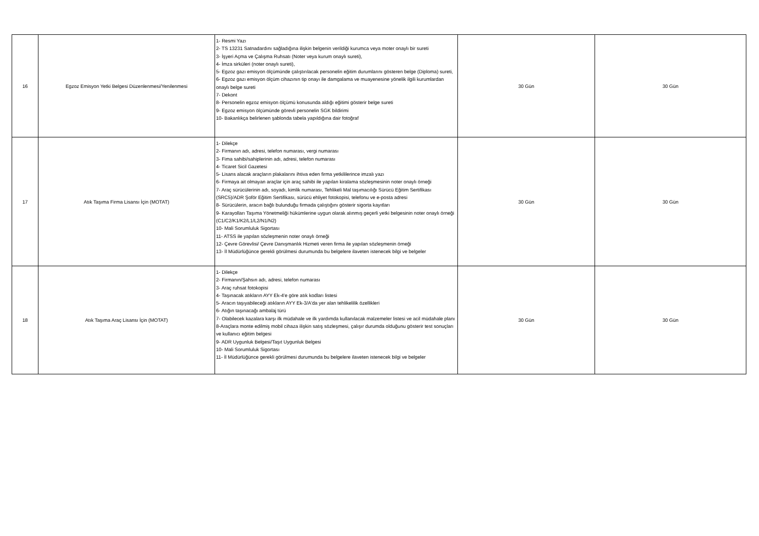| 16 | Egzoz Emisyon Yetki Belgesi Düzenlenmesi/Yenilenmesi | 1- Resmi Yazı 2- TS 13231 Satnadardını sağladığına ilişkin belgenin verildiği kurumca veya moter onaylı bir sureti 3- İşyeri Açma ve Çalışma Ruhsatı (Noter veya kurum onaylı sureti), 4- İmza sirküleri (noter onaylı sureti), 5- Egzoz gazı emisyon ölçümünde çalıştırılacak personelin eğitim durumlarını gösteren belge (Diploma) sureti, 6- Egzoz gazı emisyon ölçüm cihazının tip onayı ile damgalama ve muayenesine yönelik ilgili kurumlardan onaylı belge sureti 7- Dekont 8- Personelin egzoz emisyon ölçümü konusunda aldığı eğitimi gösterir belge sureti 9- Egzoz emisyon ölçümünde görevli personelin SGK bildirimi 10- Bakanlıkça belirlenen şablonda tabela yapıldığına dair fotoğraf | 30 Gün | 30 Gün |
| 17 | Atık Taşıma Firma Lisansı İçin (MOTAT) | 1- Dilekçe 2- Firmanın adı, adresi, telefon numarası, vergi numarası 3- Fima sahibi/sahiplerinin adı, adresi, telefon numarası 4- Ticaret Sicil Gazetesi 5- Lisans alacak araçların plakalarını ihtiva eden firma yetkililerince imzalı yazı 6- Firmaya ait olmayan araçlar için araç sahibi ile yapılan kiralama sözleşmesinin noter onaylı örneği 7- Araç sürücülerinin adı, soyadı, kimlik numarası, Tehlikeli Mal taşımacılığı Sürücü Eğitim Sertifikası (SRC5)/ADR Şoför Eğitim Sertifikası, sürücü ehliyet fotokopisi, telefonu ve e-posta adresi 8- Sürücülerin, aracın bağlı bulunduğu firmada çalıştığını gösterir sigorta kayıtları 9- Karayolları Taşıma Yönetmeliği hükümlerine uygun olarak alınmış geçerli yetki belgesinin noter onaylı örneği (C1/C2/K1/K2/L1/L2/N1/N2) 10- Mali Sorumluluk Sigortası 11- ATSS ile yapılan sözleşmenin noter onaylı örneği 12- Çevre Görevlisi/ Çevre Danışmanlık Hizmeti veren firma ile yapılan sözleşmenin örneği 13- İl Müdürlüğünce gerekli görülmesi durumunda bu belgelere ilaveten istenecek bilgi ve belgeler | 30 Gün | 30 Gün |
| 18 | Atık Taşıma Araç Lisansı İçin (MOTAT) | 1- Dilekçe 2- Firmanın/Şahsın adı, adresi, telefon numarası 3- Araç ruhsat fotokopisi 4- Taşınacak atıkların AYY Ek-4'e göre atık kodları listesi 5- Aracın taşıyabileceği atıkların AYY Ek-3/A'da yer alan tehlikelilik özellikleri 6- Atığın taşınacağı ambalaj türü 7- Olabilecek kazalara karşı ilk müdahale ve ilk yardımda kullanılacak malzemeler listesi ve acil müdahale planı 8-Araçlara monte edilmiş mobil cihaza ilişkin satış sözleşmesi, çalışır durumda olduğunu gösterir test sonuçları ve kullanıcı eğitim belgesi 9- ADR Uygunluk Belgesi/Taşıt Uygunluk Belgesi 10- Mali Sorumluluk Sigortası 11- İl Müdürlüğünce gerekli görülmesi durumunda bu belgelere ilaveten istenecek bilgi ve belgeler | 30 Gün | 30 Gün |